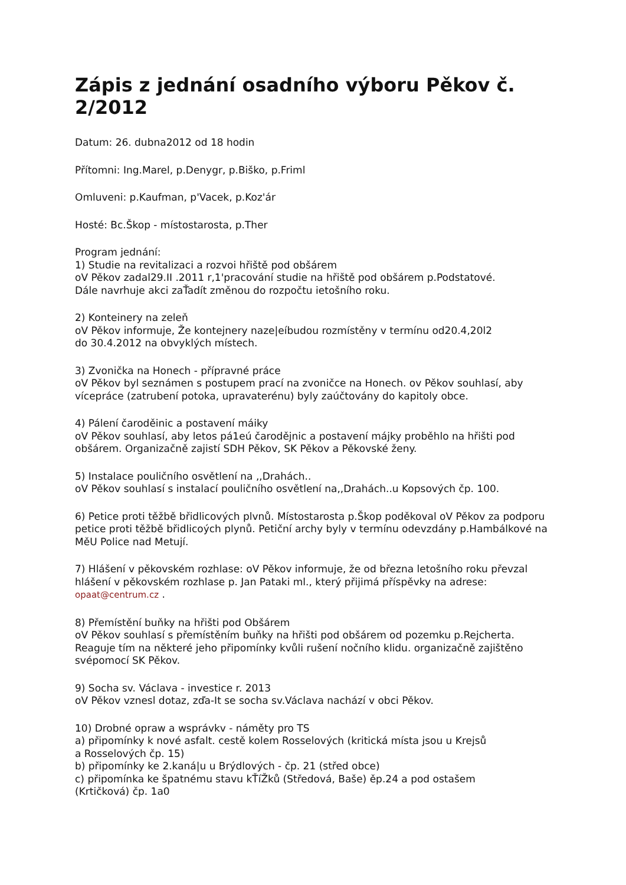Zápis z jednání osadního výboru Pěkov č. 2/2012
Datum: 26. dubna2012 od 18 hodin
Přítomni: Ing.Marel, p.Denygr, p.Biško, p.Friml
Omluveni: p.Kaufman, p'Vacek, p.Koz'ár
Hosté: Bc.Škop - místostarosta, p.Ther
Program jednání:
1) Studie na revitalizaci a rozvoi hřiště pod obšárem
oV Pěkov zadal29.II .2011 r,1'pracování studie na hřiště pod obšárem p.Podstatové.
Dále navrhuje akci zaŤadít změnou do rozpočtu ietošního roku.
2) Konteinery na zeleň
oV Pěkov informuje, Že kontejnery naze|eíbudou rozmístěny v termínu od20.4,20l2
do 30.4.2012 na obvyklých místech.
3) Zvonička na Honech - přípravné práce
oV Pěkov byl seznámen s postupem prací na zvoničce na Honech. ov Pěkov souhlasí, aby vícepráce (zatrubení potoka, upravaterénu) byly zaúčtovány do kapitoly obce.
4) Pálení čaroděinic a postavení máiky
oV Pěkov souhlasí, aby letos pá1eú čarodějnic a postavení májky proběhlo na hřišti pod obšárem. Organizačně zajistí SDH Pěkov, SK Pěkov a Pěkovské ženy.
5) Instalace pouličního osvětlení na ,,Drahách..
oV Pěkov souhlasí s instalací pouličního osvětlení na,,Drahách..u Kopsových čp. 100.
6) Petice proti těžbě břidlicových plvnů. Místostarosta p.Škop poděkoval oV Pěkov za podporu petice proti těžbě břidlicoých plynů. Petiční archy byly v termínu odevzdány p.Hambálkové na MěU Police nad Metují.
7) Hlášení v pěkovském rozhlase: oV Pěkov informuje, že od března letošního roku převzal hlášení v pěkovském rozhlase p. Jan Pataki ml., který přijimá příspěvky na adrese: opaat@centrum.cz .
8) Přemístění buňky na hřišti pod Obšárem
oV Pěkov souhlasí s přemístěním buňky na hřišti pod obšárem od pozemku p.Rejcherta. Reaguje tím na některé jeho připomínky kvůli rušení nočního klidu. organizačně zajištěno svépomocí SK Pěkov.
9) Socha sv. Václava - investice r. 2013
oV Pěkov vznesl dotaz, zďa-It se socha sv.Václava nachází v obci Pěkov.
10) Drobné opraw a wsprávkv - náměty pro TS
a) připomínky k nové asfalt. cestě kolem Rosselových (kritická místa jsou u Krejsů
a Rosselových čp. 15)
b) připomínky ke 2.kaná|u u Brýdlových - čp. 21 (střed obce)
c) připomínka ke špatnému stavu kŤíŽků (Středová, Baše) ěp.24 a pod ostašem
(Krtičková) čp. 1a0